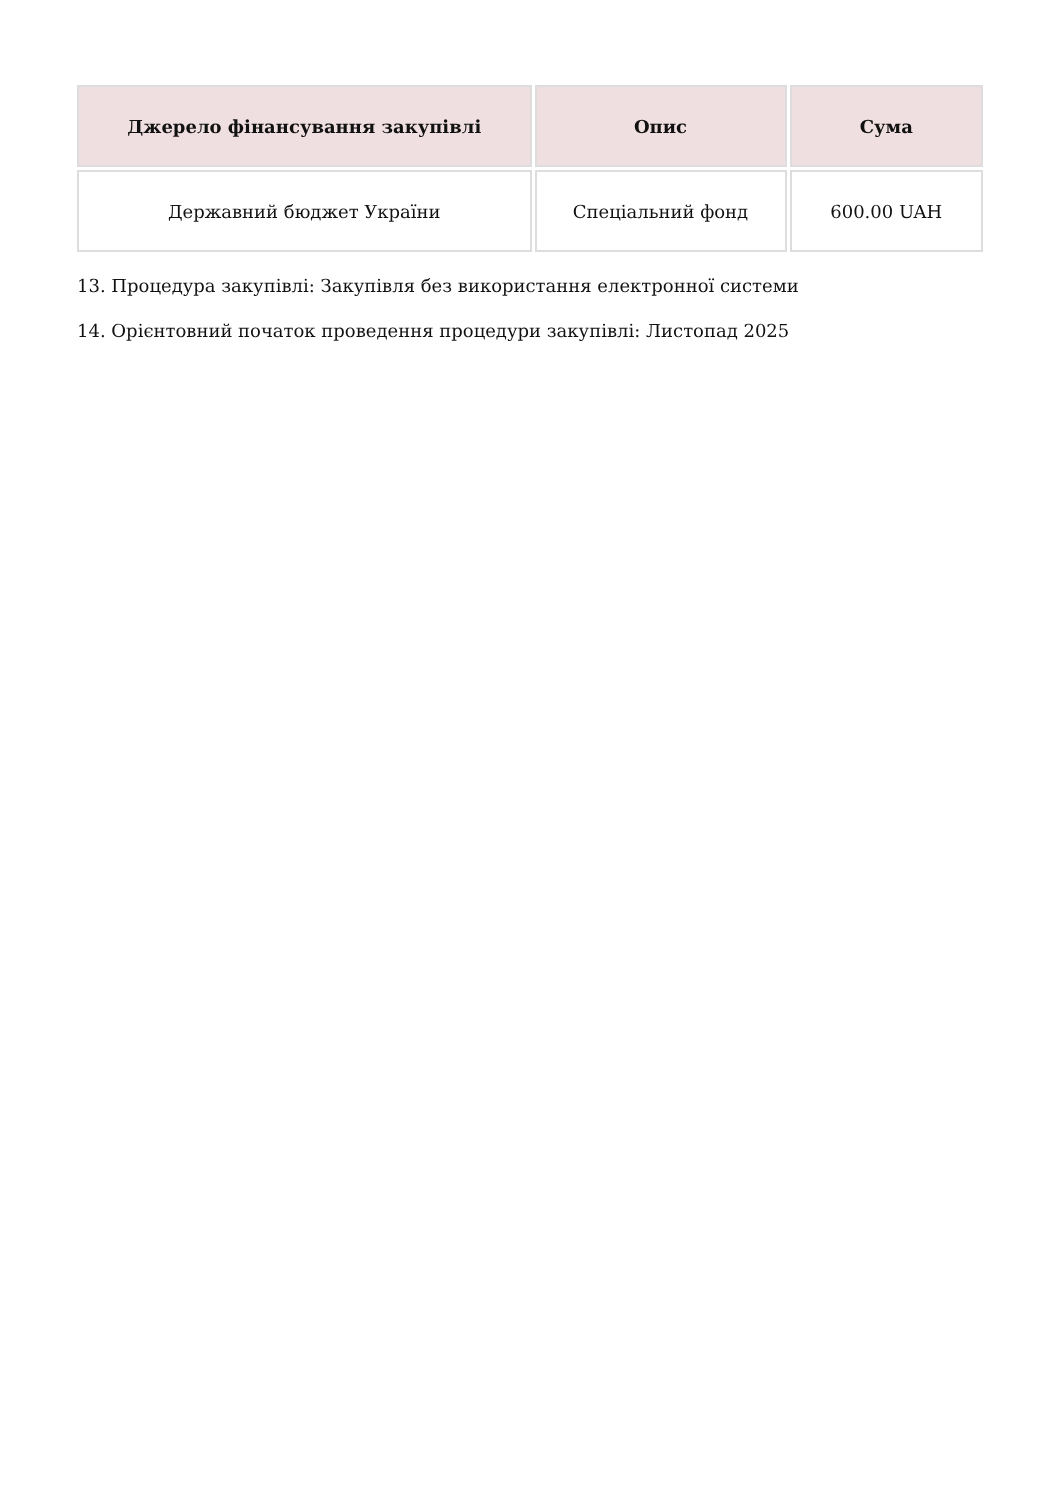| Джерело фінансування закупівлі | Опис | Сума |
| --- | --- | --- |
| Державний бюджет України | Спеціальний фонд | 600.00 UAH |
13. Процедура закупівлі: Закупівля без використання електронної системи
14. Орієнтовний початок проведення процедури закупівлі: Листопад 2025